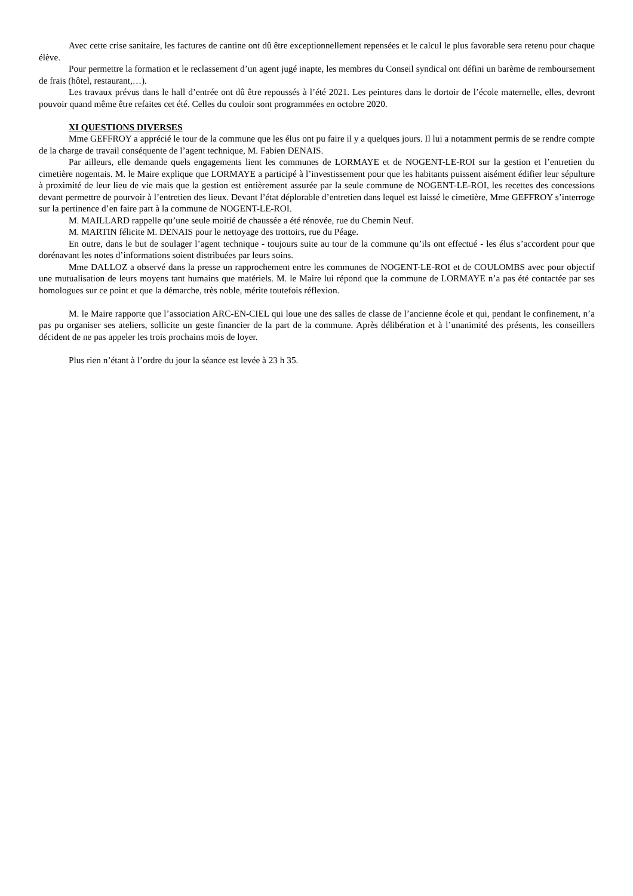Avec cette crise sanitaire, les factures de cantine ont dû être exceptionnellement repensées et le calcul le plus favorable sera retenu pour chaque élève.
Pour permettre la formation et le reclassement d’un agent jugé inapte, les membres du Conseil syndical ont défini un barème de remboursement de frais (hôtel, restaurant,…).
Les travaux prévus dans le hall d’entrée ont dû être repoussés à l’été 2021. Les peintures dans le dortoir de l’école maternelle, elles, devront pouvoir quand même être refaites cet été. Celles du couloir sont programmées en octobre 2020.
XI QUESTIONS DIVERSES
Mme GEFFROY a apprécié le tour de la commune que les élus ont pu faire il y a quelques jours. Il lui a notamment permis de se rendre compte de la charge de travail conséquente de l’agent technique, M. Fabien DENAIS.
Par ailleurs, elle demande quels engagements lient les communes de LORMAYE et de NOGENT-LE-ROI sur la gestion et l’entretien du cimetière nogentais. M. le Maire explique que LORMAYE a participé à l’investissement pour que les habitants puissent aisément édifier leur sépulture à proximité de leur lieu de vie mais que la gestion est entièrement assurée par la seule commune de NOGENT-LE-ROI, les recettes des concessions devant permettre de pourvoir à l’entretien des lieux. Devant l’état déplorable d’entretien dans lequel est laissé le cimetière, Mme GEFFROY s’interroge sur la pertinence d’en faire part à la commune de NOGENT-LE-ROI.
M. MAILLARD rappelle qu’une seule moitié de chaussée a été rénovée, rue du Chemin Neuf.
M. MARTIN félicite M. DENAIS pour le nettoyage des trottoirs, rue du Péage.
En outre, dans le but de soulager l’agent technique - toujours suite au tour de la commune qu’ils ont effectué - les élus s’accordent pour que dorénavant les notes d’informations soient distribuées par leurs soins.
Mme DALLOZ a observé dans la presse un rapprochement entre les communes de NOGENT-LE-ROI et de COULOMBS avec pour objectif une mutualisation de leurs moyens tant humains que matériels. M. le Maire lui répond que la commune de LORMAYE n’a pas été contactée par ses homologues sur ce point et que la démarche, très noble, mérite toutefois réflexion.
M. le Maire rapporte que l’association ARC-EN-CIEL qui loue une des salles de classe de l’ancienne école et qui, pendant le confinement, n’a pas pu organiser ses ateliers, sollicite un geste financier de la part de la commune. Après délibération et à l’unanimité des présents, les conseillers décident de ne pas appeler les trois prochains mois de loyer.
Plus rien n’étant à l’ordre du jour la séance est levée à 23 h 35.